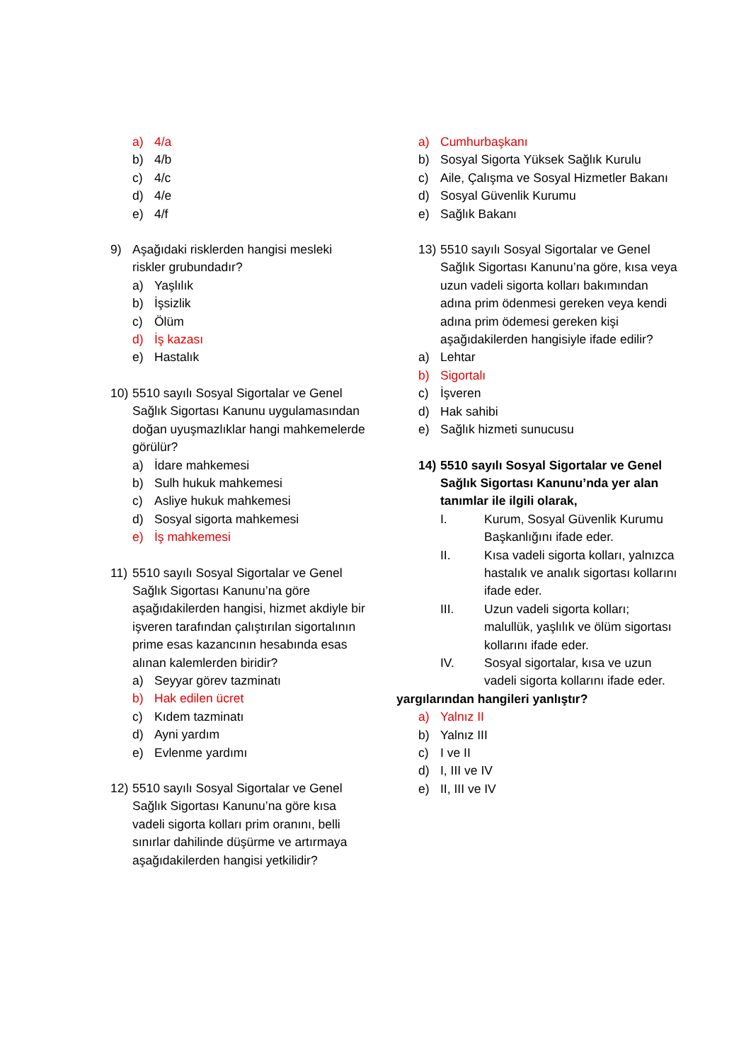a) 4/a
b) 4/b
c) 4/c
d) 4/e
e) 4/f
9) Aşağıdaki risklerden hangisi mesleki riskler grubundadır?
a) Yaşlılık
b) İşsizlik
c) Ölüm
d) İş kazası
e) Hastalık
10) 5510 sayılı Sosyal Sigortalar ve Genel Sağlık Sigortası Kanunu uygulamasından doğan uyuşmazlıklar hangi mahkemelerde görülür?
a) İdare mahkemesi
b) Sulh hukuk mahkemesi
c) Asliye hukuk mahkemesi
d) Sosyal sigorta mahkemesi
e) İş mahkemesi
11) 5510 sayılı Sosyal Sigortalar ve Genel Sağlık Sigortası Kanunu’na göre aşağıdakilerden hangisi, hizmet akdiyle bir işveren tarafından çalıştırılan sigortalının prime esas kazancının hesabında esas alınan kalemlerden biridir?
a) Seyyar görev tazminatı
b) Hak edilen ücret
c) Kıdem tazminatı
d) Ayni yardım
e) Evlenme yardımı
12) 5510 sayılı Sosyal Sigortalar ve Genel Sağlık Sigortası Kanunu’na göre kısa vadeli sigorta kolları prim oranını, belli sınırlar dahilinde düşürme ve artırmaya aşağıdakilerden hangisi yetkilidir?
a) Cumhurbaşkanı
b) Sosyal Sigorta Yüksek Sağlık Kurulu
c) Aile, Çalışma ve Sosyal Hizmetler Bakanı
d) Sosyal Güvenlik Kurumu
e) Sağlık Bakanı
13) 5510 sayılı Sosyal Sigortalar ve Genel Sağlık Sigortası Kanunu’na göre, kısa veya uzun vadeli sigorta kolları bakımından adına prim ödenmesi gereken veya kendi adına prim ödemesi gereken kişi aşağıdakilerden hangisiyle ifade edilir?
a) Lehtar
b) Sigortalı
c) İşveren
d) Hak sahibi
e) Sağlık hizmeti sunucusu
14) 5510 sayılı Sosyal Sigortalar ve Genel Sağlık Sigortası Kanunu’nda yer alan tanımlar ile ilgili olarak,
I. Kurum, Sosyal Güvenlik Kurumu Başkanlığını ifade eder.
II. Kısa vadeli sigorta kolları, yalnızca hastalık ve analık sigortası kollarını ifade eder.
III. Uzun vadeli sigorta kolları; malullük, yaşlılık ve ölüm sigortası kollarını ifade eder.
IV. Sosyal sigortalar, kısa ve uzun vadeli sigorta kollarını ifade eder.
yargılarından hangileri yanlıştır?
a) Yalnız II
b) Yalnız III
c) I ve II
d) I, III ve IV
e) II, III ve IV